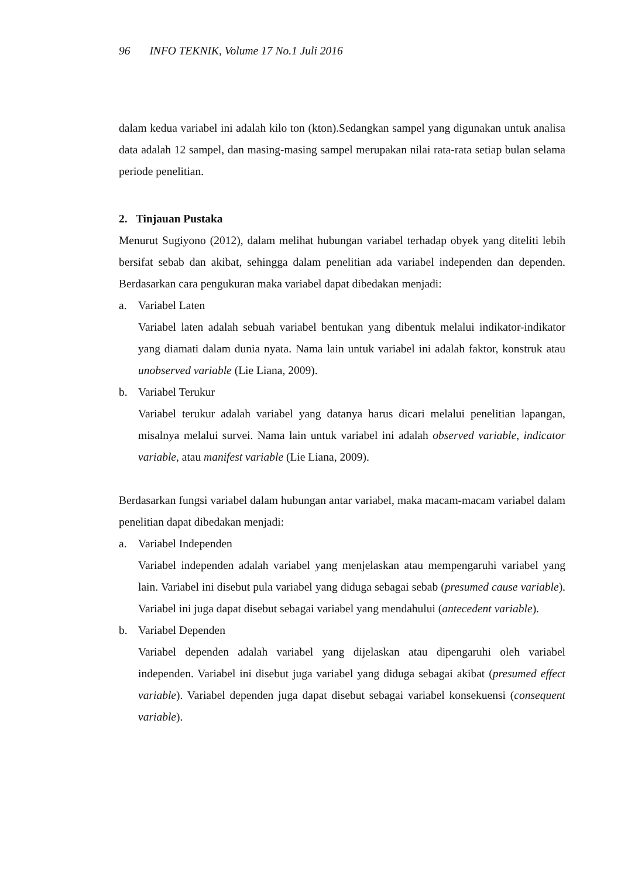96 INFO TEKNIK, Volume 17 No.1 Juli 2016
dalam kedua variabel ini adalah kilo ton (kton).Sedangkan sampel yang digunakan untuk analisa data adalah 12 sampel, dan masing-masing sampel merupakan nilai rata-rata setiap bulan selama periode penelitian.
2. Tinjauan Pustaka
Menurut Sugiyono (2012), dalam melihat hubungan variabel terhadap obyek yang diteliti lebih bersifat sebab dan akibat, sehingga dalam penelitian ada variabel independen dan dependen. Berdasarkan cara pengukuran maka variabel dapat dibedakan menjadi:
a. Variabel Laten
Variabel laten adalah sebuah variabel bentukan yang dibentuk melalui indikator-indikator yang diamati dalam dunia nyata. Nama lain untuk variabel ini adalah faktor, konstruk atau unobserved variable (Lie Liana, 2009).
b. Variabel Terukur
Variabel terukur adalah variabel yang datanya harus dicari melalui penelitian lapangan, misalnya melalui survei. Nama lain untuk variabel ini adalah observed variable, indicator variable, atau manifest variable (Lie Liana, 2009).
Berdasarkan fungsi variabel dalam hubungan antar variabel, maka macam-macam variabel dalam penelitian dapat dibedakan menjadi:
a. Variabel Independen
Variabel independen adalah variabel yang menjelaskan atau mempengaruhi variabel yang lain. Variabel ini disebut pula variabel yang diduga sebagai sebab (presumed cause variable). Variabel ini juga dapat disebut sebagai variabel yang mendahului (antecedent variable).
b. Variabel Dependen
Variabel dependen adalah variabel yang dijelaskan atau dipengaruhi oleh variabel independen. Variabel ini disebut juga variabel yang diduga sebagai akibat (presumed effect variable). Variabel dependen juga dapat disebut sebagai variabel konsekuensi (consequent variable).